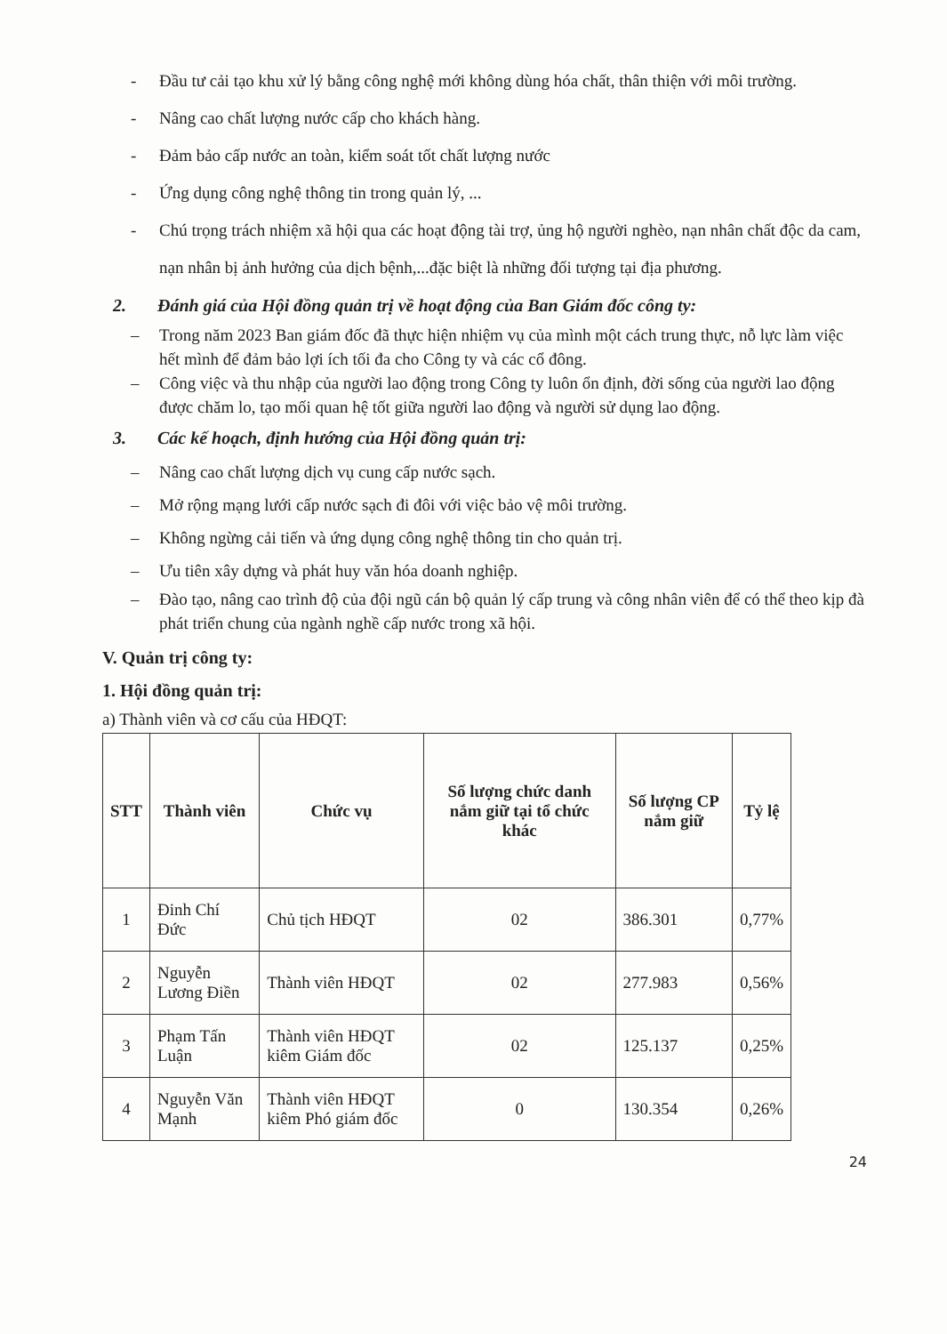- Đầu tư cải tạo khu xử lý bằng công nghệ mới không dùng hóa chất, thân thiện với môi trường.
- Nâng cao chất lượng nước cấp cho khách hàng.
- Đảm bảo cấp nước an toàn, kiểm soát tốt chất lượng nước
- Ứng dụng công nghệ thông tin trong quản lý, ...
- Chú trọng trách nhiệm xã hội qua các hoạt động tài trợ, ủng hộ người nghèo, nạn nhân chất độc da cam, nạn nhân bị ảnh hưởng của dịch bệnh,...đặc biệt là những đối tượng tại địa phương.
2. Đánh giá của Hội đồng quản trị về hoạt động của Ban Giám đốc công ty:
– Trong năm 2023 Ban giám đốc đã thực hiện nhiệm vụ của mình một cách trung thực, nỗ lực làm việc hết mình để đảm bảo lợi ích tối đa cho Công ty và các cổ đông.
– Công việc và thu nhập của người lao động trong Công ty luôn ổn định, đời sống của người lao động được chăm lo, tạo mối quan hệ tốt giữa người lao động và người sử dụng lao động.
3. Các kế hoạch, định hướng của Hội đồng quản trị:
– Nâng cao chất lượng dịch vụ cung cấp nước sạch.
– Mở rộng mạng lưới cấp nước sạch đi đôi với việc bảo vệ môi trường.
– Không ngừng cải tiến và ứng dụng công nghệ thông tin cho quản trị.
– Ưu tiên xây dựng và phát huy văn hóa doanh nghiệp.
– Đào tạo, nâng cao trình độ của đội ngũ cán bộ quản lý cấp trung và công nhân viên để có thể theo kịp đà phát triển chung của ngành nghề cấp nước trong xã hội.
V. Quản trị công ty:
1. Hội đồng quản trị:
a) Thành viên và cơ cấu của HĐQT:
| STT | Thành viên | Chức vụ | Số lượng chức danh nắm giữ tại tổ chức khác | Số lượng CP nắm giữ | Tỷ lệ |
| --- | --- | --- | --- | --- | --- |
| 1 | Đinh Chí Đức | Chủ tịch HĐQT | 02 | 386.301 | 0,77% |
| 2 | Nguyễn Lương Điền | Thành viên HĐQT | 02 | 277.983 | 0,56% |
| 3 | Phạm Tấn Luận | Thành viên HĐQT kiêm Giám đốc | 02 | 125.137 | 0,25% |
| 4 | Nguyễn Văn Mạnh | Thành viên HĐQT kiêm Phó giám đốc | 0 | 130.354 | 0,26% |
24